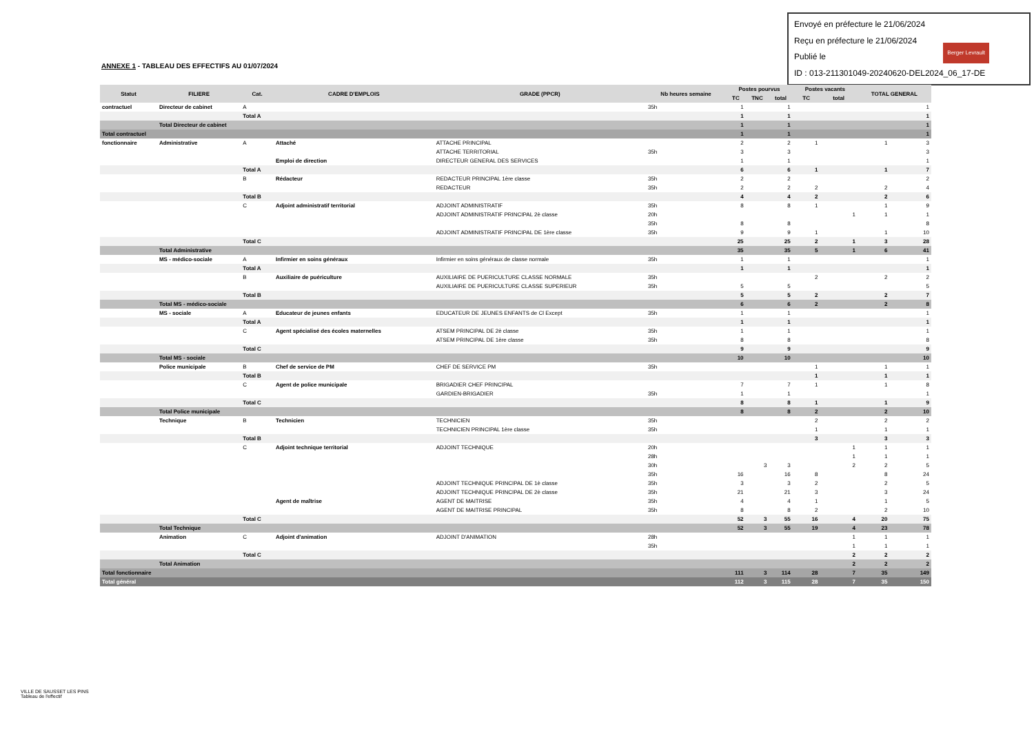Envoyé en préfecture le 21/06/2024
Reçu en préfecture le 21/06/2024
Publié le
ID : 013-211301049-20240620-DEL2024_06_17-DE
Berger Levrault
ANNEXE 1 - TABLEAU DES EFFECTIFS AU 01/07/2024
| Statut | FILIERE | Cat. | CADRE D'EMPLOIS | GRADE (PPCR) | Nb heures semaine | Postes pourvus | | | Postes vacants | | TOTAL GENERAL | |
| --- | --- | --- | --- | --- | --- | --- | --- | --- | --- | --- | --- | --- |
| | | | | | | TC | TNC | total | TC | total | | |
| contractuel | Directeur de cabinet | A | | | 35h | 1 | | 1 | | | | 1 |
| | | Total A | | | | 1 | | 1 | | | | 1 |
| | Total Directeur de cabinet | | | | | 1 | | 1 | | | | 1 |
| Total contractuel | | | | | | 1 | | 1 | | | | 1 |
| fonctionnaire | Administrative | A | Attaché | ATTACHE PRINCIPAL | | 2 | | 2 | 1 | | 1 | 3 |
| | | | | ATTACHE TERRITORIAL | 35h | 3 | | 3 | | | | 3 |
| | | | Emploi de direction | DIRECTEUR GENERAL DES SERVICES | | 1 | | 1 | | | | 1 |
| | | Total A | | | | 6 | | 6 | 1 | | 1 | 7 |
| | | B | Rédacteur | REDACTEUR PRINCIPAL 1ère classe | 35h | 2 | | 2 | | | | 2 |
| | | | | REDACTEUR | 35h | 2 | | 2 | 2 | | 2 | 4 |
| | | Total B | | | | 4 | | 4 | 2 | | 2 | 6 |
| | | C | Adjoint administratif territorial | ADJOINT ADMINISTRATIF | 35h | 8 | | 8 | 1 | | 1 | 9 |
| | | | | ADJOINT ADMINISTRATIF PRINCIPAL 2è classe | 20h | | | | | 1 | 1 | 1 |
| | | | | | 35h | 8 | | 8 | | | | 8 |
| | | | | ADJOINT ADMINISTRATIF PRINCIPAL DE 1ère classe | 35h | 9 | | 9 | 1 | | 1 | 10 |
| | | Total C | | | | 25 | | 25 | 2 | 1 | 3 | 28 |
| | Total Administrative | | | | | 35 | | 35 | 5 | 1 | 6 | 41 |
| | MS - médico-sociale | A | Infirmier en soins généraux | Infirmier en soins généraux de classe normale | 35h | 1 | | 1 | | | | 1 |
| | | Total A | | | | 1 | | 1 | | | | 1 |
| | | B | Auxiliaire de puériculture | AUXILIAIRE DE PUERICULTURE CLASSE NORMALE | 35h | | | | 2 | | 2 | 2 |
| | | | | AUXILIAIRE DE PUERICULTURE CLASSE SUPERIEUR | 35h | 5 | | 5 | | | | 5 |
| | | Total B | | | | 5 | | 5 | 2 | | 2 | 7 |
| | Total MS - médico-sociale | | | | | 6 | | 6 | 2 | | 2 | 8 |
| | MS - sociale | A | Educateur de jeunes enfants | EDUCATEUR DE JEUNES ENFANTS de Cl Except | 35h | 1 | | 1 | | | | 1 |
| | | Total A | | | | 1 | | 1 | | | | 1 |
| | | C | Agent spécialisé des écoles maternelles | ATSEM PRINCIPAL DE 2è classe | 35h | 1 | | 1 | | | | 1 |
| | | | | ATSEM PRINCIPAL DE 1ère classe | 35h | 8 | | 8 | | | | 8 |
| | | Total C | | | | 9 | | 9 | | | | 9 |
| | Total MS - sociale | | | | | 10 | | 10 | | | | 10 |
| | Police municipale | B | Chef de service de PM | CHEF DE SERVICE PM | 35h | | | | 1 | | 1 | 1 |
| | | Total B | | | | | | | 1 | | 1 | 1 |
| | | C | Agent de police municipale | BRIGADIER CHEF PRINCIPAL | | 7 | | 7 | 1 | | 1 | 8 |
| | | | | GARDIEN-BRIGADIER | 35h | 1 | | 1 | | | | 1 |
| | | Total C | | | | 8 | | 8 | 1 | | 1 | 9 |
| | Total Police municipale | | | | | 8 | | 8 | 2 | | 2 | 10 |
| | Technique | B | Technicien | TECHNICIEN | 35h | | | | 2 | | 2 | 2 |
| | | | | TECHNICIEN PRINCIPAL 1ère classe | 35h | | | | 1 | | 1 | 1 |
| | | Total B | | | | | | | 3 | | 3 | 3 |
| | | C | Adjoint technique territorial | ADJOINT TECHNIQUE | 20h | | | | | 1 | 1 | 1 |
| | | | | | 28h | | | | | 1 | 1 | 1 |
| | | | | | 30h | | 3 | 3 | | 2 | 2 | 5 |
| | | | | | 35h | 16 | | 16 | 8 | | 8 | 24 |
| | | | | ADJOINT TECHNIQUE PRINCIPAL DE 1è classe | 35h | 3 | | 3 | 2 | | 2 | 5 |
| | | | | ADJOINT TECHNIQUE PRINCIPAL DE 2è classe | 35h | 21 | | 21 | 3 | | 3 | 24 |
| | | | Agent de maîtrise | AGENT DE MAITRISE | 35h | 4 | | 4 | 1 | | 1 | 5 |
| | | | | AGENT DE MAITRISE PRINCIPAL | 35h | 8 | | 8 | 2 | | 2 | 10 |
| | | Total C | | | | 52 | 3 | 55 | 16 | 4 | 20 | 75 |
| | Total Technique | | | | | 52 | 3 | 55 | 19 | 4 | 23 | 78 |
| | Animation | C | Adjoint d'animation | ADJOINT D'ANIMATION | 28h | | | | | 1 | 1 | 1 |
| | | | | | 35h | | | | | 1 | 1 | 1 |
| | | Total C | | | | | | | | 2 | 2 | 2 |
| | Total Animation | | | | | | | | | 2 | 2 | 2 |
| Total fonctionnaire | | | | | | 111 | 3 | 114 | 28 | 7 | 35 | 149 |
| Total général | | | | | | 112 | 3 | 115 | 28 | 7 | 35 | 150 |
VILLE DE SAUSSET LES PINS
Tableau de l'effectif